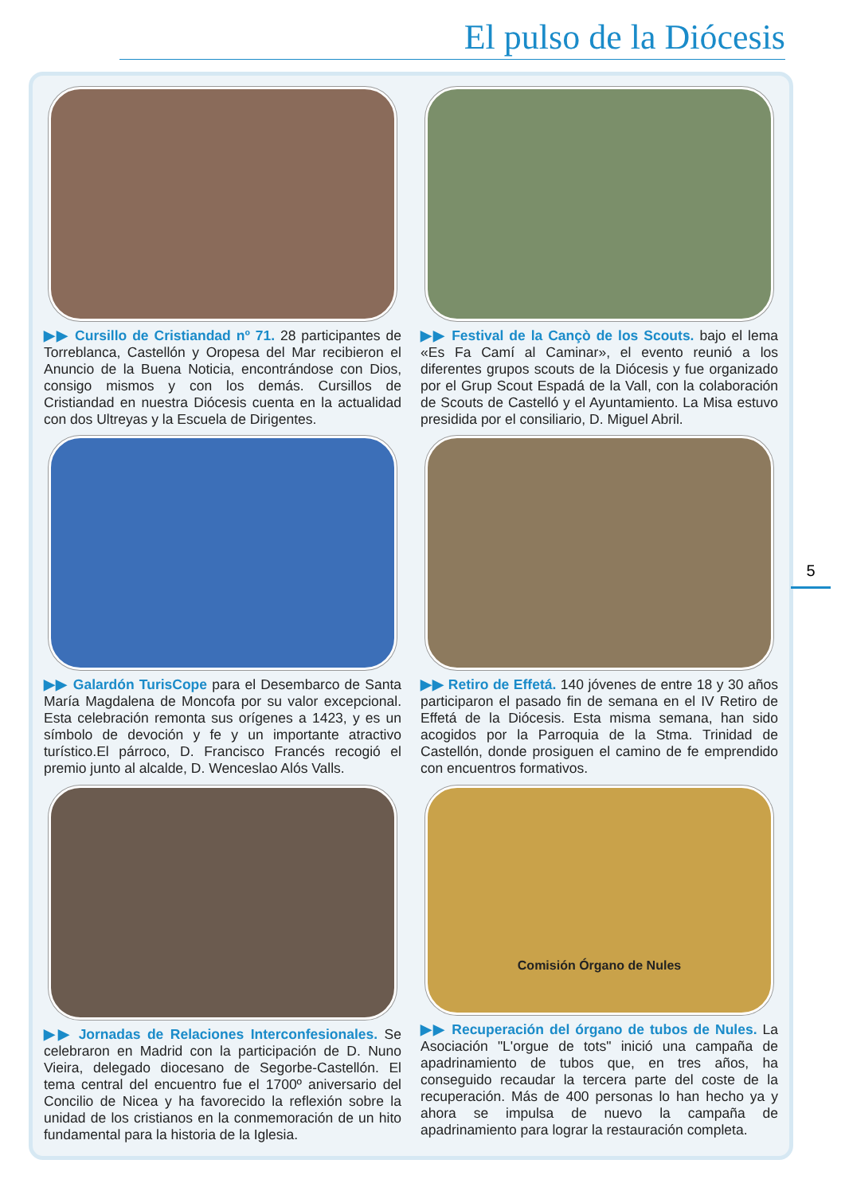El pulso de la Diócesis
▶▶ Cursillo de Cristiandad nº 71. 28 participantes de Torreblanca, Castellón y Oropesa del Mar recibieron el Anuncio de la Buena Noticia, encontrándose con Dios, consigo mismos y con los demás. Cursillos de Cristiandad en nuestra Diócesis cuenta en la actualidad con dos Ultreyas y la Escuela de Dirigentes.
▶▶ Festival de la Cançò de los Scouts. bajo el lema «Es Fa Camí al Caminar», el evento reunió a los diferentes grupos scouts de la Diócesis y fue organizado por el Grup Scout Espadá de la Vall, con la colaboración de Scouts de Castelló y el Ayuntamiento. La Misa estuvo presidida por el consiliario, D. Miguel Abril.
▶▶ Galardón TurisCope para el Desembarco de Santa María Magdalena de Moncofa por su valor excepcional. Esta celebración remonta sus orígenes a 1423, y es un símbolo de devoción y fe y un importante atractivo turístico.El párroco, D. Francisco Francés recogió el premio junto al alcalde, D. Wenceslao Alós Valls.
▶▶ Retiro de Effetá. 140 jóvenes de entre 18 y 30 años participaron el pasado fin de semana en el IV Retiro de Effetá de la Diócesis. Esta misma semana, han sido acogidos por la Parroquia de la Stma. Trinidad de Castellón, donde prosiguen el camino de fe emprendido con encuentros formativos.
▶▶ Jornadas de Relaciones Interconfesionales. Se celebraron en Madrid con la participación de D. Nuno Vieira, delegado diocesano de Segorbe-Castellón. El tema central del encuentro fue el 1700º aniversario del Concilio de Nicea y ha favorecido la reflexión sobre la unidad de los cristianos en la conmemoración de un hito fundamental para la historia de la Iglesia.
Comisión Órgano de Nules
▶▶ Recuperación del órgano de tubos de Nules. La Asociación "L'orgue de tots" inició una campaña de apadrinamiento de tubos que, en tres años, ha conseguido recaudar la tercera parte del coste de la recuperación. Más de 400 personas lo han hecho ya y ahora se impulsa de nuevo la campaña de apadrinamiento para lograr la restauración completa.
5